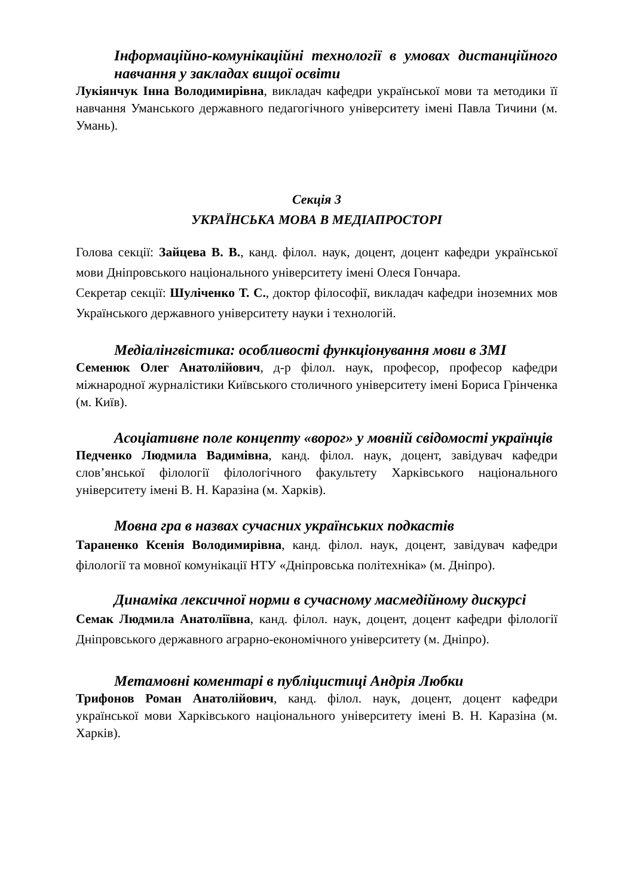Інформаційно-комунікаційні технології в умовах дистанційного навчання у закладах вищої освіти
Лукіянчук Інна Володимирівна, викладач кафедри української мови та методики її навчання Уманського державного педагогічного університету імені Павла Тичини (м. Умань).
Секція 3
УКРАЇНСЬКА МОВА В МЕДІАПРОСТОРІ
Голова секції: Зайцева В. В., канд. філол. наук, доцент, доцент кафедри української мови Дніпровського національного університету імені Олеся Гончара.
Секретар секції: Шуліченко Т. С., доктор філософії, викладач кафедри іноземних мов Українського державного університету науки і технологій.
Медіалінгвістика: особливості функціонування мови в ЗМІ
Семенюк Олег Анатолійович, д-р філол. наук, професор, професор кафедри міжнародної журналістики Київського столичного університету імені Бориса Грінченка (м. Київ).
Асоціативне поле концепту «ворог» у мовній свідомості українців
Педченко Людмила Вадимівна, канд. філол. наук, доцент, завідувач кафедри слов’янської філології філологічного факультету Харківського національного університету імені В. Н. Каразіна (м. Харків).
Мовна гра в назвах сучасних українських подкастів
Тараненко Ксенія Володимирівна, канд. філол. наук, доцент, завідувач кафедри філології та мовної комунікації НТУ «Дніпровська політехніка» (м. Дніпро).
Динаміка лексичної норми в сучасному масмедійному дискурсі
Семак Людмила Анатоліївна, канд. філол. наук, доцент, доцент кафедри філології Дніпровського державного аграрно-економічного університету (м. Дніпро).
Метамовні коментарі в публіцистиці Андрія Любки
Трифонов Роман Анатолійович, канд. філол. наук, доцент, доцент кафедри української мови Харківського національного університету імені В. Н. Каразіна (м. Харків).